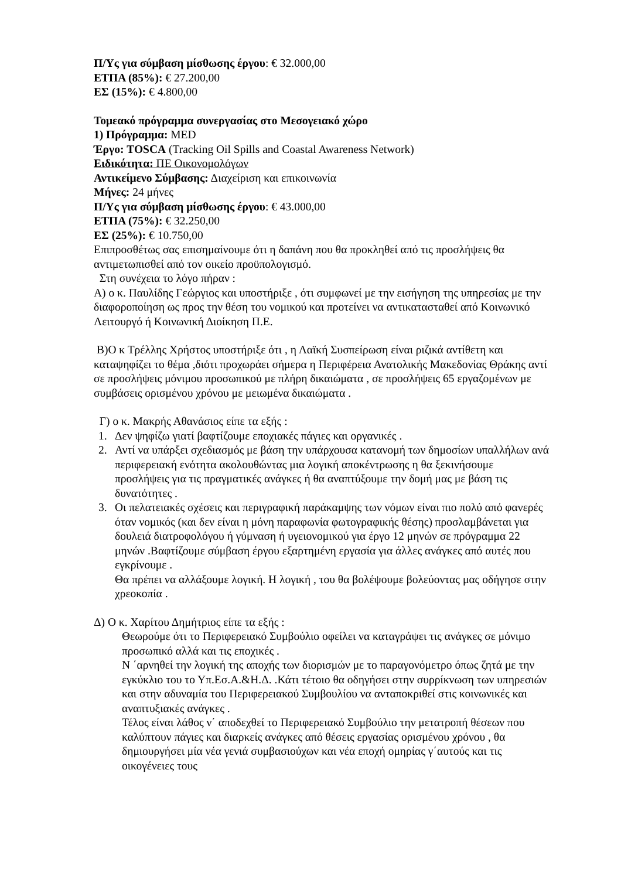Π/Υς για σύμβαση μίσθωσης έργου: € 32.000,00
ΕΤΠΑ (85%): € 27.200,00
ΕΣ (15%): € 4.800,00
Τομεακό πρόγραμμα συνεργασίας στο Μεσογειακό χώρο
1) Πρόγραμμα: MED
Έργο: TOSCA (Tracking Oil Spills and Coastal Awareness Network)
Ειδικότητα: ΠΕ Οικονομολόγων
Αντικείμενο Σύμβασης: Διαχείριση και επικοινωνία
Μήνες: 24 μήνες
Π/Υς για σύμβαση μίσθωσης έργου: € 43.000,00
ΕΤΠΑ (75%): € 32.250,00
ΕΣ (25%): € 10.750,00
Επιπροσθέτως σας επισημαίνουμε ότι η δαπάνη που θα προκληθεί από τις προσλήψεις θα αντιμετωπισθεί από τον οικείο προϋπολογισμό.
Στη συνέχεια το λόγο πήραν :
Α) ο κ. Παυλίδης Γεώργιος και υποστήριξε , ότι συμφωνεί με την εισήγηση της υπηρεσίας με την διαφοροποίηση ως προς την θέση του νομικού και προτείνει να αντικατασταθεί από Κοινωνικό Λειτουργό ή Κοινωνική Διοίκηση Π.Ε.
Β)Ο κ Τρέλλης Χρήστος υποστήριξε ότι , η Λαϊκή Συσπείρωση είναι ριζικά αντίθετη και καταψηφίζει το θέμα ,διότι προχωράει σήμερα η Περιφέρεια Ανατολικής Μακεδονίας Θράκης αντί σε προσλήψεις μόνιμου προσωπικού με πλήρη δικαιώματα , σε προσλήψεις 65 εργαζομένων με συμβάσεις ορισμένου χρόνου με μειωμένα δικαιώματα .
Γ) ο κ. Μακρής Αθανάσιος είπε τα εξής :
1. Δεν ψηφίζω γιατί βαφτίζουμε εποχιακές πάγιες και οργανικές .
2. Αντί να υπάρξει σχεδιασμός με βάση την υπάρχουσα κατανομή των δημοσίων υπαλλήλων ανά περιφερειακή ενότητα ακολουθώντας μια λογική αποκέντρωσης η θα ξεκινήσουμε προσλήψεις για τις πραγματικές ανάγκες ή θα αναπτύξουμε την δομή μας με βάση τις δυνατότητες .
3. Οι πελατειακές σχέσεις και περιγραφική παράκαμψης των νόμων είναι πιο πολύ από φανερές όταν νομικός (και δεν είναι η μόνη παραφωνία φωτογραφικής θέσης) προσλαμβάνεται για δουλειά διατροφολόγου ή γύμναση ή υγειονομικού για έργο 12 μηνών σε πρόγραμμα 22 μηνών .Βαφτίζουμε σύμβαση έργου εξαρτημένη εργασία για άλλες ανάγκες από αυτές που εγκρίνουμε .
Θα πρέπει να αλλάξουμε λογική. Η λογική , του θα βολέψουμε βολεύοντας μας οδήγησε στην χρεοκοπία .
Δ) Ο κ. Χαρίτου Δημήτριος είπε τα εξής :
Θεωρούμε ότι το Περιφερειακό Συμβούλιο οφείλει να καταγράψει τις ανάγκες σε μόνιμο προσωπικό αλλά και τις εποχικές .
Ν ΄αρνηθεί την λογική της αποχής των διορισμών με το παραγονόμετρο όπως ζητά με την εγκύκλιο του το Υπ.Εσ.Α.&Η.Δ. .Κάτι τέτοιο θα οδηγήσει στην συρρίκνωση των υπηρεσιών και στην αδυναμία του Περιφερειακού Συμβουλίου να ανταποκριθεί στις κοινωνικές και αναπτυξιακές ανάγκες .
Τέλος είναι λάθος ν΄ αποδεχθεί το Περιφερειακό Συμβούλιο την μετατροπή θέσεων που καλύπτουν πάγιες και διαρκείς ανάγκες από θέσεις εργασίας ορισμένου χρόνου , θα δημιουργήσει μία νέα γενιά συμβασιούχων και νέα εποχή ομηρίας γ΄αυτούς και τις οικογένειες τους